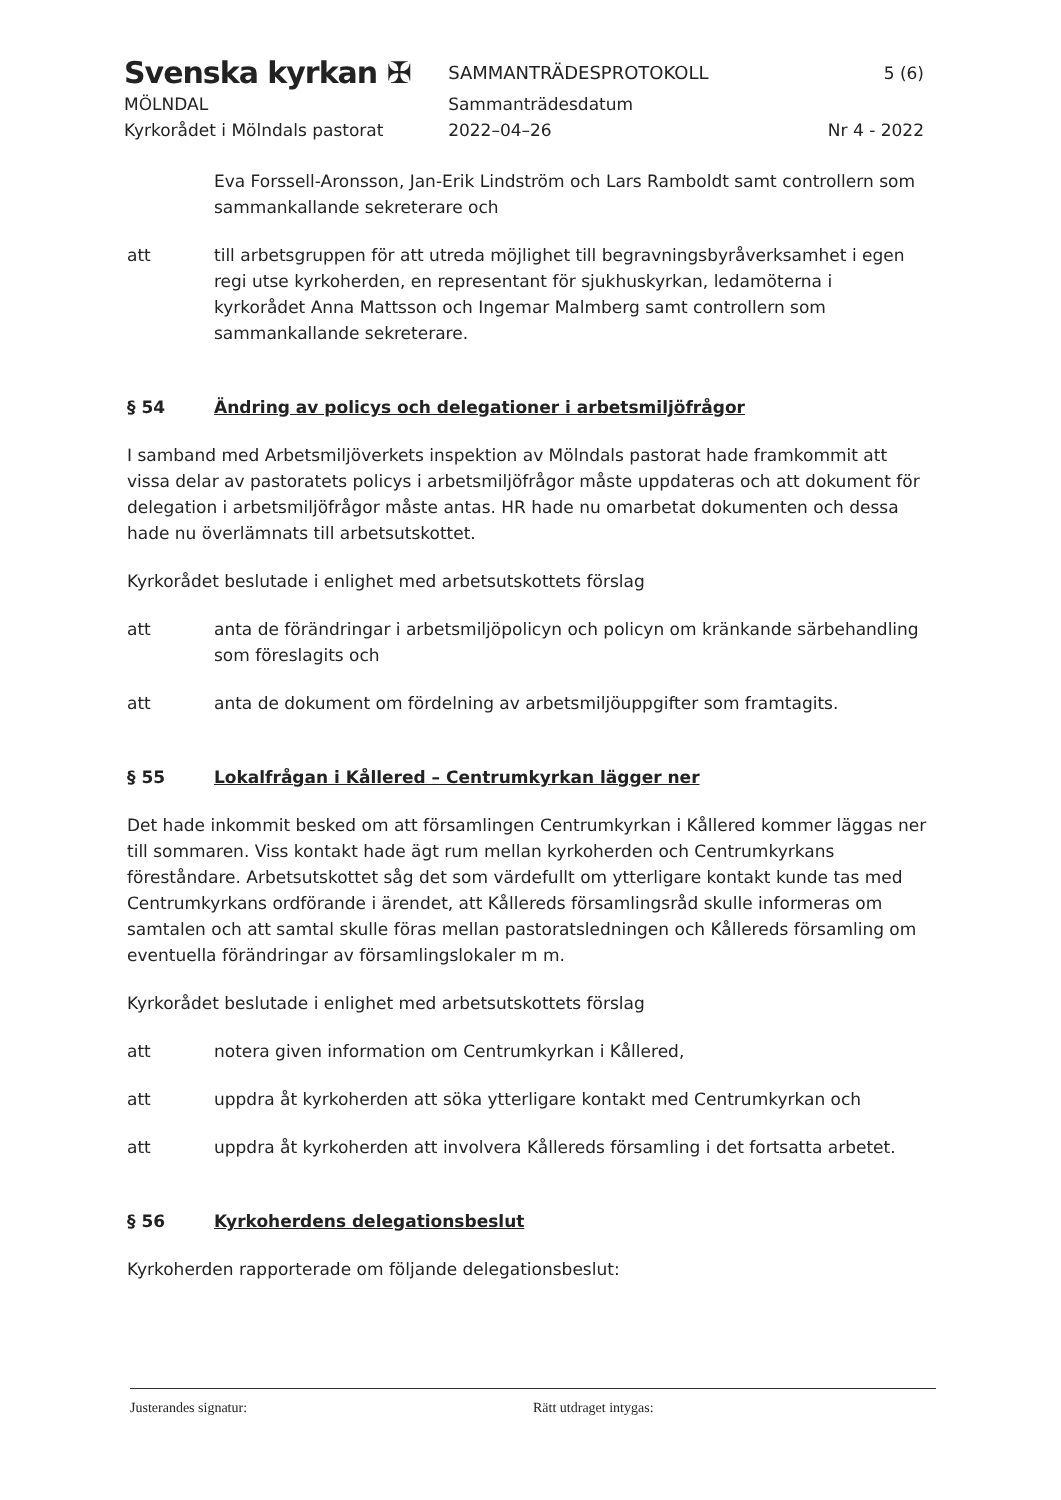Svenska kyrkan ✠
MÖLNDAL
Kyrkorådet i Mölndals pastorat
SAMMANTRÄDESPROTOKOLL
Sammanträdesdatum
2022–04–26
5 (6)
Nr 4 - 2022
Eva Forssell-Aronsson, Jan-Erik Lindström och Lars Ramboldt samt controllern som sammankallande sekreterare och
att till arbetsgruppen för att utreda möjlighet till begravningsbyråverksamhet i egen regi utse kyrkoherden, en representant för sjukhuskyrkan, ledamöterna i kyrkorådet Anna Mattsson och Ingemar Malmberg samt controllern som sammankallande sekreterare.
§ 54 Ändring av policys och delegationer i arbetsmiljöfrågor
I samband med Arbetsmiljöverkets inspektion av Mölndals pastorat hade framkommit att vissa delar av pastoratets policys i arbetsmiljöfrågor måste uppdateras och att dokument för delegation i arbetsmiljöfrågor måste antas. HR hade nu omarbetat dokumenten och dessa hade nu överlämnats till arbetsutskottet.
Kyrkorådet beslutade i enlighet med arbetsutskottets förslag
att anta de förändringar i arbetsmiljöpolicyn och policyn om kränkande särbehandling som föreslagits och
att anta de dokument om fördelning av arbetsmiljöuppgifter som framtagits.
§ 55 Lokalfrågan i Kållered – Centrumkyrkan lägger ner
Det hade inkommit besked om att församlingen Centrumkyrkan i Kållered kommer läggas ner till sommaren. Viss kontakt hade ägt rum mellan kyrkoherden och Centrumkyrkans föreståndare. Arbetsutskottet såg det som värdefullt om ytterligare kontakt kunde tas med Centrumkyrkans ordförande i ärendet, att Kållereds församlingsråd skulle informeras om samtalen och att samtal skulle föras mellan pastoratsledningen och Kållereds församling om eventuella förändringar av församlingslokaler m m.
Kyrkorådet beslutade i enlighet med arbetsutskottets förslag
att notera given information om Centrumkyrkan i Kållered,
att uppdra åt kyrkoherden att söka ytterligare kontakt med Centrumkyrkan och
att uppdra åt kyrkoherden att involvera Kållereds församling i det fortsatta arbetet.
§ 56 Kyrkoherdens delegationsbeslut
Kyrkoherden rapporterade om följande delegationsbeslut:
Justerandes signatur: Rätt utdraget intygas: